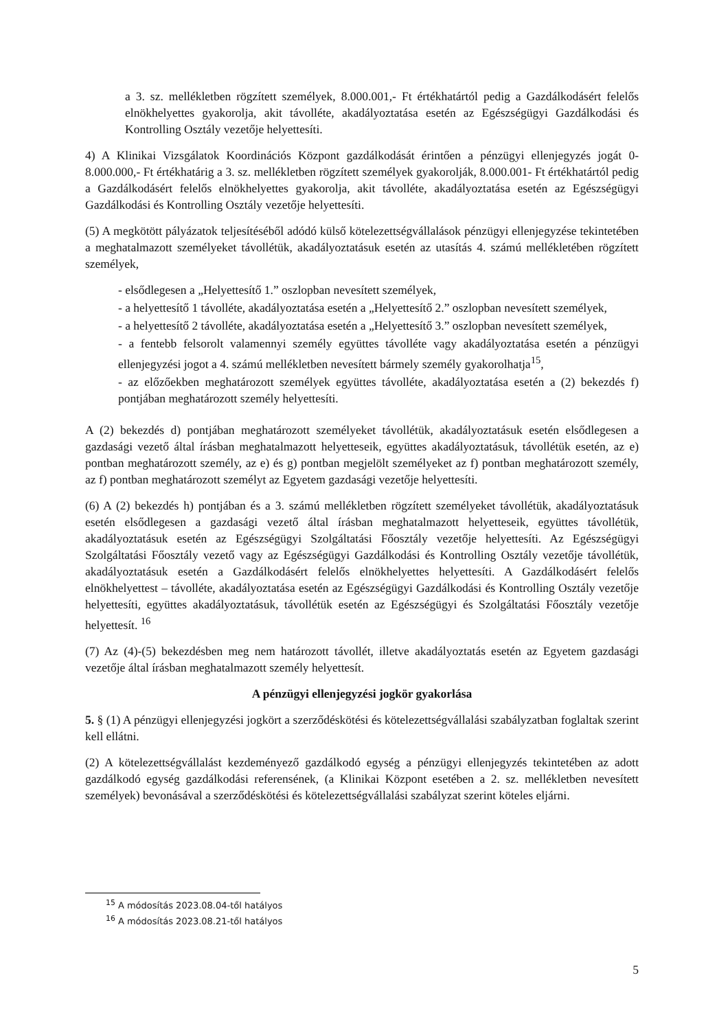a 3. sz. mellékletben rögzített személyek, 8.000.001,- Ft értékhatártól pedig a Gazdálkodásért felelős elnökhelyettes gyakorolja, akit távolléte, akadályoztatása esetén az Egészségügyi Gazdálkodási és Kontrolling Osztály vezetője helyettesíti.
4) A Klinikai Vizsgálatok Koordinációs Központ gazdálkodását érintően a pénzügyi ellenjegyzés jogát 0-8.000.000,- Ft értékhatárig a 3. sz. mellékletben rögzített személyek gyakorolják, 8.000.001- Ft értékhatártól pedig a Gazdálkodásért felelős elnökhelyettes gyakorolja, akit távolléte, akadályoztatása esetén az Egészségügyi Gazdálkodási és Kontrolling Osztály vezetője helyettesíti.
(5) A megkötött pályázatok teljesítéséből adódó külső kötelezettségvállalások pénzügyi ellenjegyzése tekintetében a meghatalmazott személyeket távollétük, akadályoztatásuk esetén az utasítás 4. számú mellékletében rögzített személyek,
- elsődlegesen a „Helyettesítő 1.” oszlopban nevesített személyek,
- a helyettesítő 1 távolléte, akadályoztatása esetén a „Helyettesítő 2.” oszlopban nevesített személyek,
- a helyettesítő 2 távolléte, akadályoztatása esetén a „Helyettesítő 3.” oszlopban nevesített személyek,
- a fentebb felsorolt valamennyi személy együttes távolléte vagy akadályoztatása esetén a pénzügyi ellenjegyzési jogot a 4. számú mellékletben nevesített bármely személy gyakorolhatja<sup>15</sup>,
- az előzőekben meghatározott személyek együttes távolléte, akadályoztatása esetén a (2) bekezdés f) pontjában meghatározott személy helyettesíti.
A (2) bekezdés d) pontjában meghatározott személyeket távollétük, akadályoztatásuk esetén elsődlegesen a gazdasági vezető által írásban meghatalmazott helyetteseik, együttes akadályoztatásuk, távollétük esetén, az e) pontban meghatározott személy, az e) és g) pontban megjelölt személyeket az f) pontban meghatározott személy, az f) pontban meghatározott személyt az Egyetem gazdasági vezetője helyettesíti.
(6) A (2) bekezdés h) pontjában és a 3. számú mellékletben rögzített személyeket távollétük, akadályoztatásuk esetén elsődlegesen a gazdasági vezető által írásban meghatalmazott helyetteseik, együttes távollétük, akadályoztatásuk esetén az Egészségügyi Szolgáltatási Főosztály vezetője helyettesíti. Az Egészségügyi Szolgáltatási Főosztály vezető vagy az Egészségügyi Gazdálkodási és Kontrolling Osztály vezetője távollétük, akadályoztatásuk esetén a Gazdálkodásért felelős elnökhelyettes helyettesíti. A Gazdálkodásért felelős elnökhelyettest – távolléte, akadályoztatása esetén az Egészségügyi Gazdálkodási és Kontrolling Osztály vezetője helyettesíti, együttes akadályoztatásuk, távollétük esetén az Egészségügyi és Szolgáltatási Főosztály vezetője helyettesít. <sup>16</sup>
(7) Az (4)-(5) bekezdésben meg nem határozott távollét, illetve akadályoztatás esetén az Egyetem gazdasági vezetője által írásban meghatalmazott személy helyettesít.
A pénzügyi ellenjegyzési jogkör gyakorlása
5. § (1) A pénzügyi ellenjegyzési jogkört a szerződéskötési és kötelezettségvállalási szabályzatban foglaltak szerint kell ellátni.
(2) A kötelezettségvállalást kezdeményező gazdálkodó egység a pénzügyi ellenjegyzés tekintetében az adott gazdálkodó egység gazdálkodási referensének, (a Klinikai Központ esetében a 2. sz. mellékletben nevesített személyek) bevonásával a szerződéskötési és kötelezettségvállalási szabályzat szerint köteles eljárni.
<sup>15</sup> A módosítás 2023.08.04-től hatályos
<sup>16</sup> A módosítás 2023.08.21-től hatályos
5